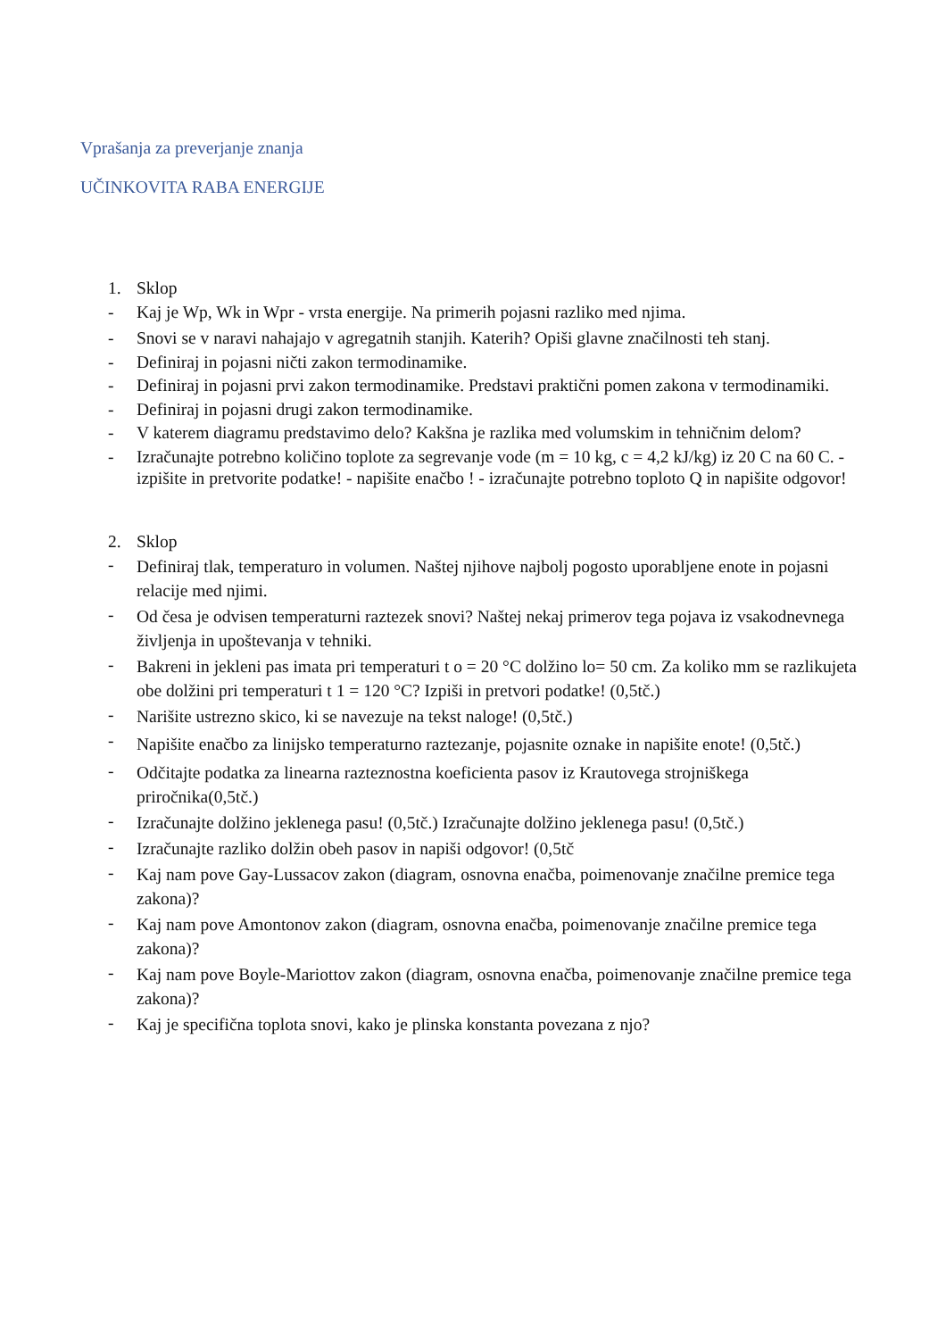Vprašanja za preverjanje znanja
UČINKOVITA RABA ENERGIJE
1. Sklop
- Kaj je Wp, Wk in Wpr - vrsta energije. Na primerih pojasni razliko med njima.
- Snovi se v naravi nahajajo v agregatnih stanjih. Katerih? Opiši glavne značilnosti teh stanj.
- Definiraj in pojasni ničti zakon termodinamike.
- Definiraj in pojasni prvi zakon termodinamike. Predstavi praktični pomen zakona v termodinamiki.
- Definiraj in pojasni drugi zakon termodinamike.
- V katerem diagramu predstavimo delo? Kakšna je razlika med volumskim in tehničnim delom?
- Izračunajte potrebno količino toplote za segrevanje vode (m = 10 kg, c = 4,2 kJ/kg) iz 20 C na 60 C. - izpišite in pretvorite podatke! - napišite enačbo ! - izračunajte potrebno toploto Q in napišite odgovor!
2. Sklop
- Definiraj tlak, temperaturo in volumen. Naštej njihove najbolj pogosto uporabljene enote in pojasni relacije med njimi.
- Od česa je odvisen temperaturni raztezek snovi? Naštej nekaj primerov tega pojava iz vsakodnevnega življenja in upoštevanja v tehniki.
- Bakreni in jekleni pas imata pri temperaturi t o = 20 °C dolžino lo= 50 cm. Za koliko mm se razlikujeta obe dolžini pri temperaturi t 1 = 120 °C? Izpiši in pretvori podatke! (0,5tč.)
- Narišite ustrezno skico, ki se navezuje na tekst naloge! (0,5tč.)
- Napišite enačbo za linijsko temperaturno raztezanje, pojasnite oznake in napišite enote! (0,5tč.)
- Odčitajte podatka za linearna razteznostna koeficienta pasov iz Krautovega strojniškega priročnika(0,5tč.)
- Izračunajte dolžino jeklenega pasu! (0,5tč.) Izračunajte dolžino jeklenega pasu! (0,5tč.)
- Izračunajte razliko dolžin obeh pasov in napiši odgovor! (0,5tč
- Kaj nam pove Gay-Lussacov zakon (diagram, osnovna enačba, poimenovanje značilne premice tega zakona)?
- Kaj nam pove Amontonov zakon (diagram, osnovna enačba, poimenovanje značilne premice tega zakona)?
- Kaj nam pove Boyle-Mariottov zakon (diagram, osnovna enačba, poimenovanje značilne premice tega zakona)?
- Kaj je specifična toplota snovi, kako je plinska konstanta povezana z njo?